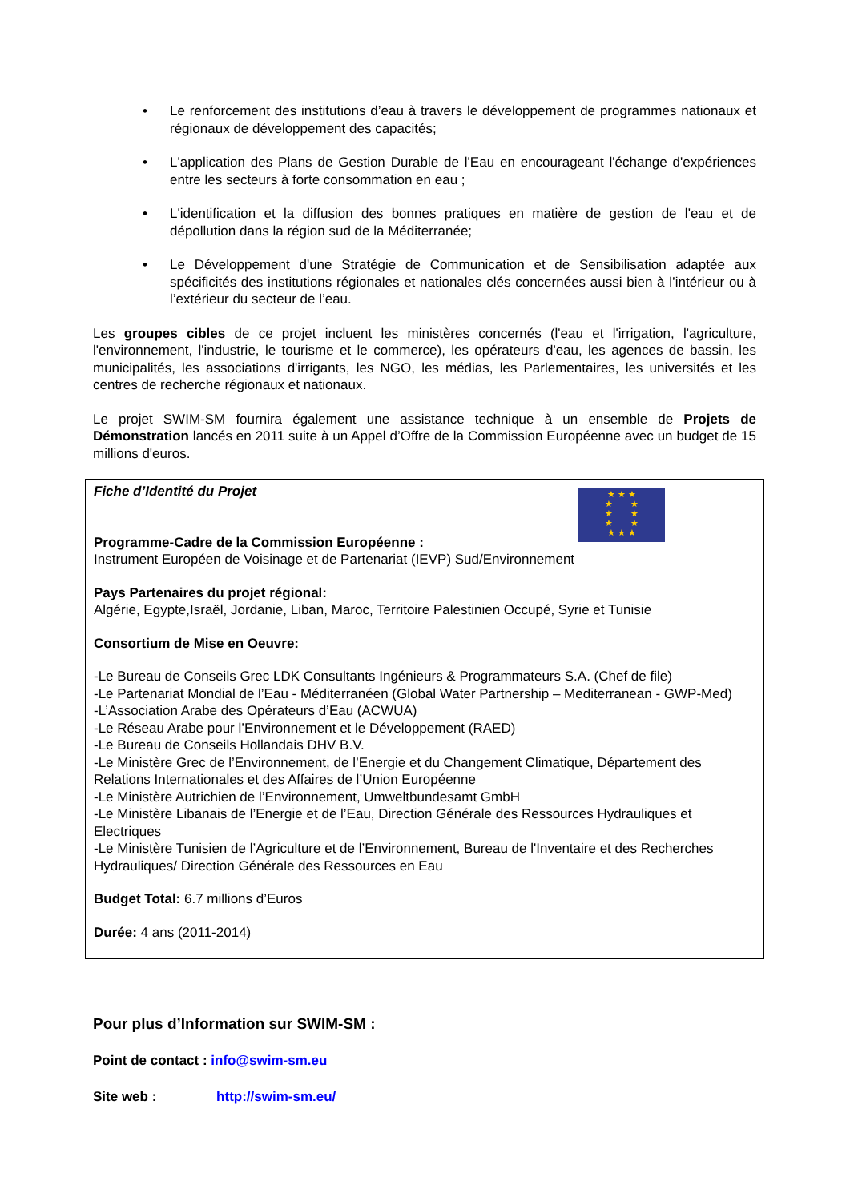• Le renforcement des institutions d’eau à travers le développement de programmes nationaux et régionaux de développement des capacités;
• L'application des Plans de Gestion Durable de l'Eau en encourageant l'échange d'expériences entre les secteurs à forte consommation en eau ;
• L'identification et la diffusion des bonnes pratiques en matière de gestion de l'eau et de dépollution dans la région sud de la Méditerranée;
• Le Développement d'une Stratégie de Communication et de Sensibilisation adaptée aux spécificités des institutions régionales et nationales clés concernées aussi bien à l’intérieur ou à l’extérieur du secteur de l’eau.
Les groupes cibles de ce projet incluent les ministères concernés (l'eau et l'irrigation, l'agriculture, l'environnement, l'industrie, le tourisme et le commerce), les opérateurs d'eau, les agences de bassin, les municipalités, les associations d'irrigants, les NGO, les médias, les Parlementaires, les universités et les centres de recherche régionaux et nationaux.
Le projet SWIM-SM fournira également une assistance technique à un ensemble de Projets de Démonstration lancés en 2011 suite à un Appel d’Offre de la Commission Européenne avec un budget de 15 millions d'euros.
★ ★ ★
★ ★
★ ★
★ ★
★ ★ ★
Fiche d’Identité du Projet
Programme-Cadre de la Commission Européenne :
Instrument Européen de Voisinage et de Partenariat (IEVP) Sud/Environnement
Pays Partenaires du projet régional:
Algérie, Egypte,Israël, Jordanie, Liban, Maroc, Territoire Palestinien Occupé, Syrie et Tunisie
Consortium de Mise en Oeuvre:
-Le Bureau de Conseils Grec LDK Consultants Ingénieurs & Programmateurs S.A. (Chef de file)
-Le Partenariat Mondial de l’Eau - Méditerranéen (Global Water Partnership – Mediterranean - GWP-Med)
-L’Association Arabe des Opérateurs d’Eau (ACWUA)
-Le Réseau Arabe pour l’Environnement et le Développement (RAED)
-Le Bureau de Conseils Hollandais DHV B.V.
-Le Ministère Grec de l’Environnement, de l’Energie et du Changement Climatique, Département des Relations Internationales et des Affaires de l’Union Européenne
-Le Ministère Autrichien de l’Environnement, Umweltbundesamt GmbH
-Le Ministère Libanais de l’Energie et de l’Eau, Direction Générale des Ressources Hydrauliques et Electriques
-Le Ministère Tunisien de l’Agriculture et de l’Environnement, Bureau de l'Inventaire et des Recherches Hydrauliques/ Direction Générale des Ressources en Eau
Budget Total: 6.7 millions d’Euros
Durée: 4 ans (2011-2014)
Pour plus d’Information sur SWIM-SM :
Point de contact : info@swim-sm.eu
Site web : http://swim-sm.eu/